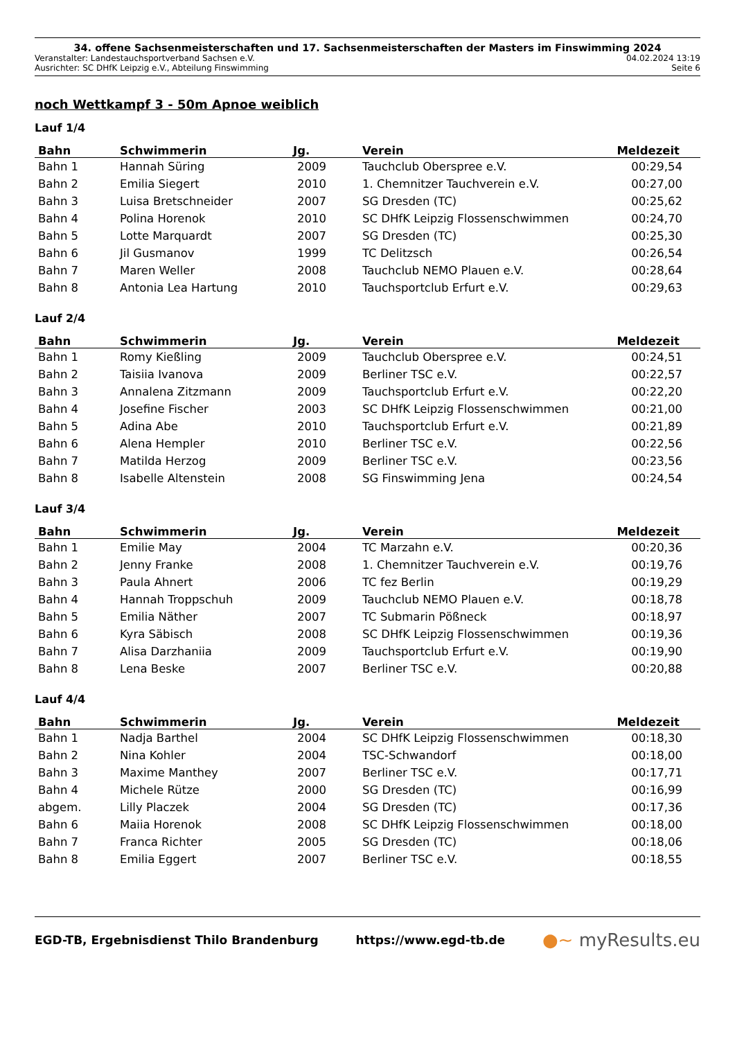34. offene Sachsenmeisterschaften und 17. Sachsenmeisterschaften der Masters im Finswimming 2024
Veranstalter: Landestauchsportverband Sachsen e.V. 04.02.2024 13:19
Ausrichter: SC DHfK Leipzig e.V., Abteilung Finswimming Seite 6
noch Wettkampf 3 - 50m Apnoe weiblich
Lauf 1/4
| Bahn | Schwimmerin | Jg. | Verein | Meldezeit |
| --- | --- | --- | --- | --- |
| Bahn 1 | Hannah Süring | 2009 | Tauchclub Oberspree e.V. | 00:29,54 |
| Bahn 2 | Emilia Siegert | 2010 | 1. Chemnitzer Tauchverein e.V. | 00:27,00 |
| Bahn 3 | Luisa Bretschneider | 2007 | SG Dresden (TC) | 00:25,62 |
| Bahn 4 | Polina Horenok | 2010 | SC DHfK Leipzig Flossenschwimmen | 00:24,70 |
| Bahn 5 | Lotte Marquardt | 2007 | SG Dresden (TC) | 00:25,30 |
| Bahn 6 | Jil Gusmanov | 1999 | TC Delitzsch | 00:26,54 |
| Bahn 7 | Maren Weller | 2008 | Tauchclub NEMO Plauen e.V. | 00:28,64 |
| Bahn 8 | Antonia Lea Hartung | 2010 | Tauchsportclub Erfurt e.V. | 00:29,63 |
Lauf 2/4
| Bahn | Schwimmerin | Jg. | Verein | Meldezeit |
| --- | --- | --- | --- | --- |
| Bahn 1 | Romy Kießling | 2009 | Tauchclub Oberspree e.V. | 00:24,51 |
| Bahn 2 | Taisiia Ivanova | 2009 | Berliner TSC e.V. | 00:22,57 |
| Bahn 3 | Annalena Zitzmann | 2009 | Tauchsportclub Erfurt e.V. | 00:22,20 |
| Bahn 4 | Josefine Fischer | 2003 | SC DHfK Leipzig Flossenschwimmen | 00:21,00 |
| Bahn 5 | Adina Abe | 2010 | Tauchsportclub Erfurt e.V. | 00:21,89 |
| Bahn 6 | Alena Hempler | 2010 | Berliner TSC e.V. | 00:22,56 |
| Bahn 7 | Matilda Herzog | 2009 | Berliner TSC e.V. | 00:23,56 |
| Bahn 8 | Isabelle Altenstein | 2008 | SG Finswimming Jena | 00:24,54 |
Lauf 3/4
| Bahn | Schwimmerin | Jg. | Verein | Meldezeit |
| --- | --- | --- | --- | --- |
| Bahn 1 | Emilie May | 2004 | TC Marzahn e.V. | 00:20,36 |
| Bahn 2 | Jenny Franke | 2008 | 1. Chemnitzer Tauchverein e.V. | 00:19,76 |
| Bahn 3 | Paula Ahnert | 2006 | TC fez Berlin | 00:19,29 |
| Bahn 4 | Hannah Troppschuh | 2009 | Tauchclub NEMO Plauen e.V. | 00:18,78 |
| Bahn 5 | Emilia Näther | 2007 | TC Submarin Pößneck | 00:18,97 |
| Bahn 6 | Kyra Säbisch | 2008 | SC DHfK Leipzig Flossenschwimmen | 00:19,36 |
| Bahn 7 | Alisa Darzhaniia | 2009 | Tauchsportclub Erfurt e.V. | 00:19,90 |
| Bahn 8 | Lena Beske | 2007 | Berliner TSC e.V. | 00:20,88 |
Lauf 4/4
| Bahn | Schwimmerin | Jg. | Verein | Meldezeit |
| --- | --- | --- | --- | --- |
| Bahn 1 | Nadja Barthel | 2004 | SC DHfK Leipzig Flossenschwimmen | 00:18,30 |
| Bahn 2 | Nina Kohler | 2004 | TSC-Schwandorf | 00:18,00 |
| Bahn 3 | Maxime Manthey | 2007 | Berliner TSC e.V. | 00:17,71 |
| Bahn 4 | Michele Rütze | 2000 | SG Dresden (TC) | 00:16,99 |
| abgem. | Lilly Placzek | 2004 | SG Dresden (TC) | 00:17,36 |
| Bahn 6 | Maiia Horenok | 2008 | SC DHfK Leipzig Flossenschwimmen | 00:18,00 |
| Bahn 7 | Franca Richter | 2005 | SG Dresden (TC) | 00:18,06 |
| Bahn 8 | Emilia Eggert | 2007 | Berliner TSC e.V. | 00:18,55 |
EGD-TB, Ergebnisdienst Thilo Brandenburg https://www.egd-tb.de ●~ myResults.eu